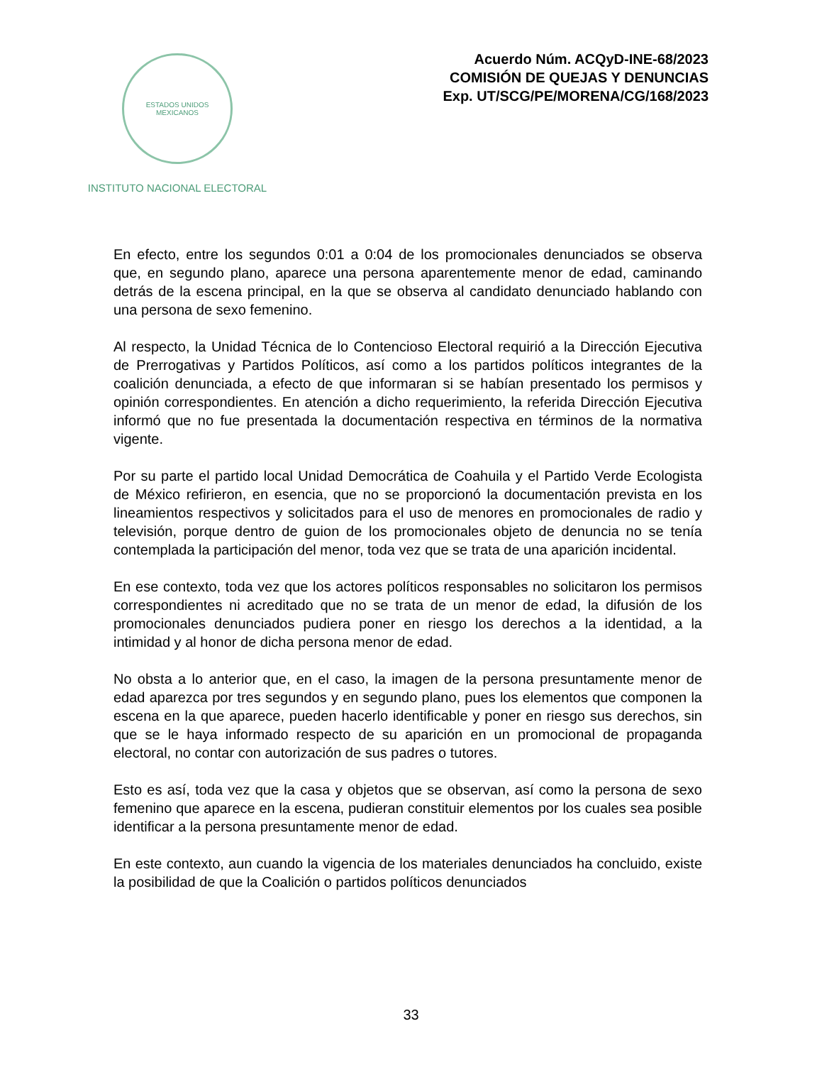ESTADOS UNIDOS MEXICANOS
INSTITUTO NACIONAL ELECTORAL
Acuerdo Núm. ACQyD-INE-68/2023
COMISIÓN DE QUEJAS Y DENUNCIAS
Exp. UT/SCG/PE/MORENA/CG/168/2023
En efecto, entre los segundos 0:01 a 0:04 de los promocionales denunciados se observa que, en segundo plano, aparece una persona aparentemente menor de edad, caminando detrás de la escena principal, en la que se observa al candidato denunciado hablando con una persona de sexo femenino.
Al respecto, la Unidad Técnica de lo Contencioso Electoral requirió a la Dirección Ejecutiva de Prerrogativas y Partidos Políticos, así como a los partidos políticos integrantes de la coalición denunciada, a efecto de que informaran si se habían presentado los permisos y opinión correspondientes. En atención a dicho requerimiento, la referida Dirección Ejecutiva informó que no fue presentada la documentación respectiva en términos de la normativa vigente.
Por su parte el partido local Unidad Democrática de Coahuila y el Partido Verde Ecologista de México refirieron, en esencia, que no se proporcionó la documentación prevista en los lineamientos respectivos y solicitados para el uso de menores en promocionales de radio y televisión, porque dentro de guion de los promocionales objeto de denuncia no se tenía contemplada la participación del menor, toda vez que se trata de una aparición incidental.
En ese contexto, toda vez que los actores políticos responsables no solicitaron los permisos correspondientes ni acreditado que no se trata de un menor de edad, la difusión de los promocionales denunciados pudiera poner en riesgo los derechos a la identidad, a la intimidad y al honor de dicha persona menor de edad.
No obsta a lo anterior que, en el caso, la imagen de la persona presuntamente menor de edad aparezca por tres segundos y en segundo plano, pues los elementos que componen la escena en la que aparece, pueden hacerlo identificable y poner en riesgo sus derechos, sin que se le haya informado respecto de su aparición en un promocional de propaganda electoral, no contar con autorización de sus padres o tutores.
Esto es así, toda vez que la casa y objetos que se observan, así como la persona de sexo femenino que aparece en la escena, pudieran constituir elementos por los cuales sea posible identificar a la persona presuntamente menor de edad.
En este contexto, aun cuando la vigencia de los materiales denunciados ha concluido, existe la posibilidad de que la Coalición o partidos políticos denunciados
33